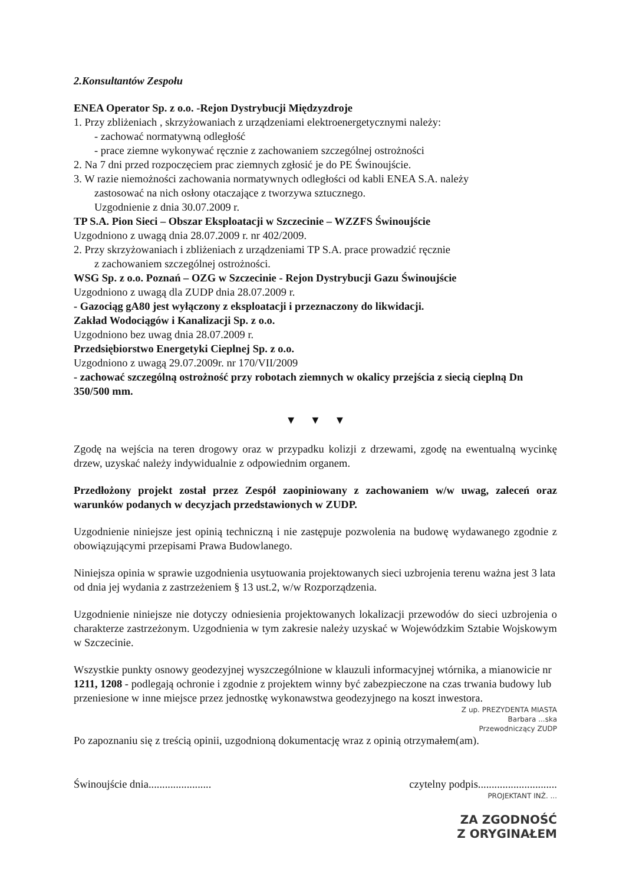2.Konsultantów Zespołu
ENEA Operator Sp. z o.o. -Rejon Dystrybucji Międzyzdroje
1. Przy zbliżeniach , skrzyżowaniach z urządzeniami elektroenergetycznymi należy:
- zachować normatywną odległość
- prace ziemne wykonywać ręcznie z zachowaniem szczególnej ostrożności
2. Na 7 dni przed rozpoczęciem prac ziemnych zgłosić je do PE Świnoujście.
3. W razie niemożności zachowania normatywnych odległości od kabli ENEA S.A. należy
zastosować na nich osłony otaczające z tworzywa sztucznego.
Uzgodnienie z dnia 30.07.2009 r.
TP S.A. Pion Sieci – Obszar Eksploatacji w Szczecinie – WZZFS Świnoujście
Uzgodniono z uwagą dnia 28.07.2009 r. nr 402/2009.
2. Przy skrzyżowaniach i zbliżeniach z urządzeniami TP S.A. prace prowadzić ręcznie
z zachowaniem szczególnej ostrożności.
WSG Sp. z o.o. Poznań – OZG w Szczecinie - Rejon Dystrybucji Gazu Świnoujście
Uzgodniono z uwagą dla ZUDP dnia 28.07.2009 r.
- Gazociąg gA80 jest wyłączony z eksploatacji i przeznaczony do likwidacji.
Zakład Wodociągów i Kanalizacji Sp. z o.o.
Uzgodniono bez uwag dnia 28.07.2009 r.
Przedsiębiorstwo Energetyki Cieplnej Sp. z o.o.
Uzgodniono z uwagą 29.07.2009r. nr 170/VII/2009
- zachować szczególną ostrożność przy robotach ziemnych w okalicy przejścia z siecią cieplną Dn 350/500 mm.
▼ ▼ ▼
Zgodę na wejścia na teren drogowy oraz w przypadku kolizji z drzewami, zgodę na ewentualną wycinkę drzew, uzyskać należy indywidualnie z odpowiednim organem.
Przedłożony projekt został przez Zespół zaopiniowany z zachowaniem w/w uwag, zaleceń oraz warunków podanych w decyzjach przedstawionych w ZUDP.
Uzgodnienie niniejsze jest opinią techniczną i nie zastępuje pozwolenia na budowę wydawanego zgodnie z obowiązującymi przepisami Prawa Budowlanego.
Niniejsza opinia w sprawie uzgodnienia usytuowania projektowanych sieci uzbrojenia terenu ważna jest 3 lata od dnia jej wydania z zastrzeżeniem § 13 ust.2, w/w Rozporządzenia.
Uzgodnienie niniejsze nie dotyczy odniesienia projektowanych lokalizacji przewodów do sieci uzbrojenia o charakterze zastrzeżonym. Uzgodnienia w tym zakresie należy uzyskać w Wojewódzkim Sztabie Wojskowym w Szczecinie.
Wszystkie punkty osnowy geodezyjnej wyszczególnione w klauzuli informacyjnej wtórnika, a mianowicie nr 1211, 1208 - podlegają ochronie i zgodnie z projektem winny być zabezpieczone na czas trwania budowy lub przeniesione w inne miejsce przez jednostkę wykonawstwa geodezyjnego na koszt inwestora.
Z up. PREZYDENTA MIASTA
Barbara ...ska
Przewodniczący ZUDP
Po zapoznaniu się z treścią opinii, uzgodnioną dokumentację wraz z opinią otrzymałem(am).
Świnoujście dnia....................... czytelny podpis.............................
PROJEKTANT INŻ. ...
ZA ZGODNOŚĆ
Z ORYGINAŁEM